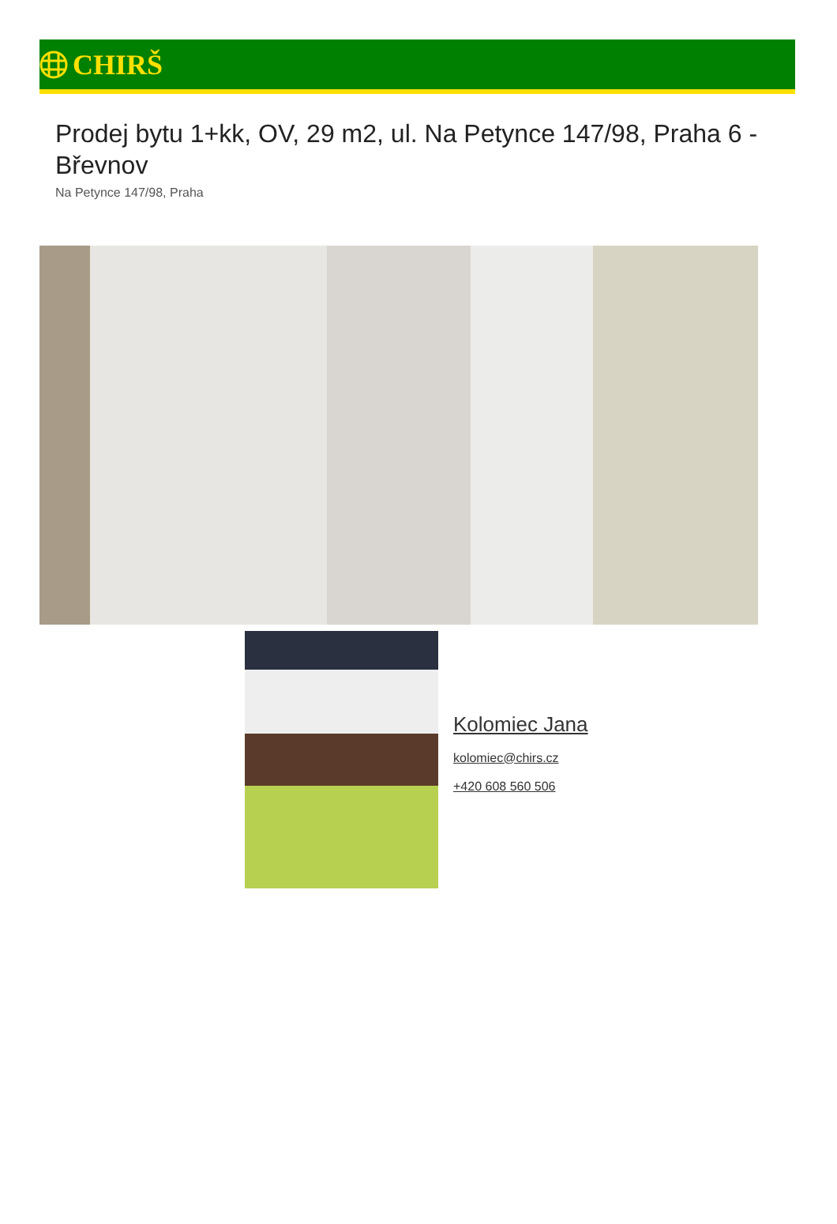CHIRŠ
Prodej bytu 1+kk, OV, 29 m2, ul. Na Petynce 147/98, Praha 6 - Břevnov
Na Petynce 147/98, Praha
Kolomiec Jana
kolomiec@chirs.cz
+420 608 560 506